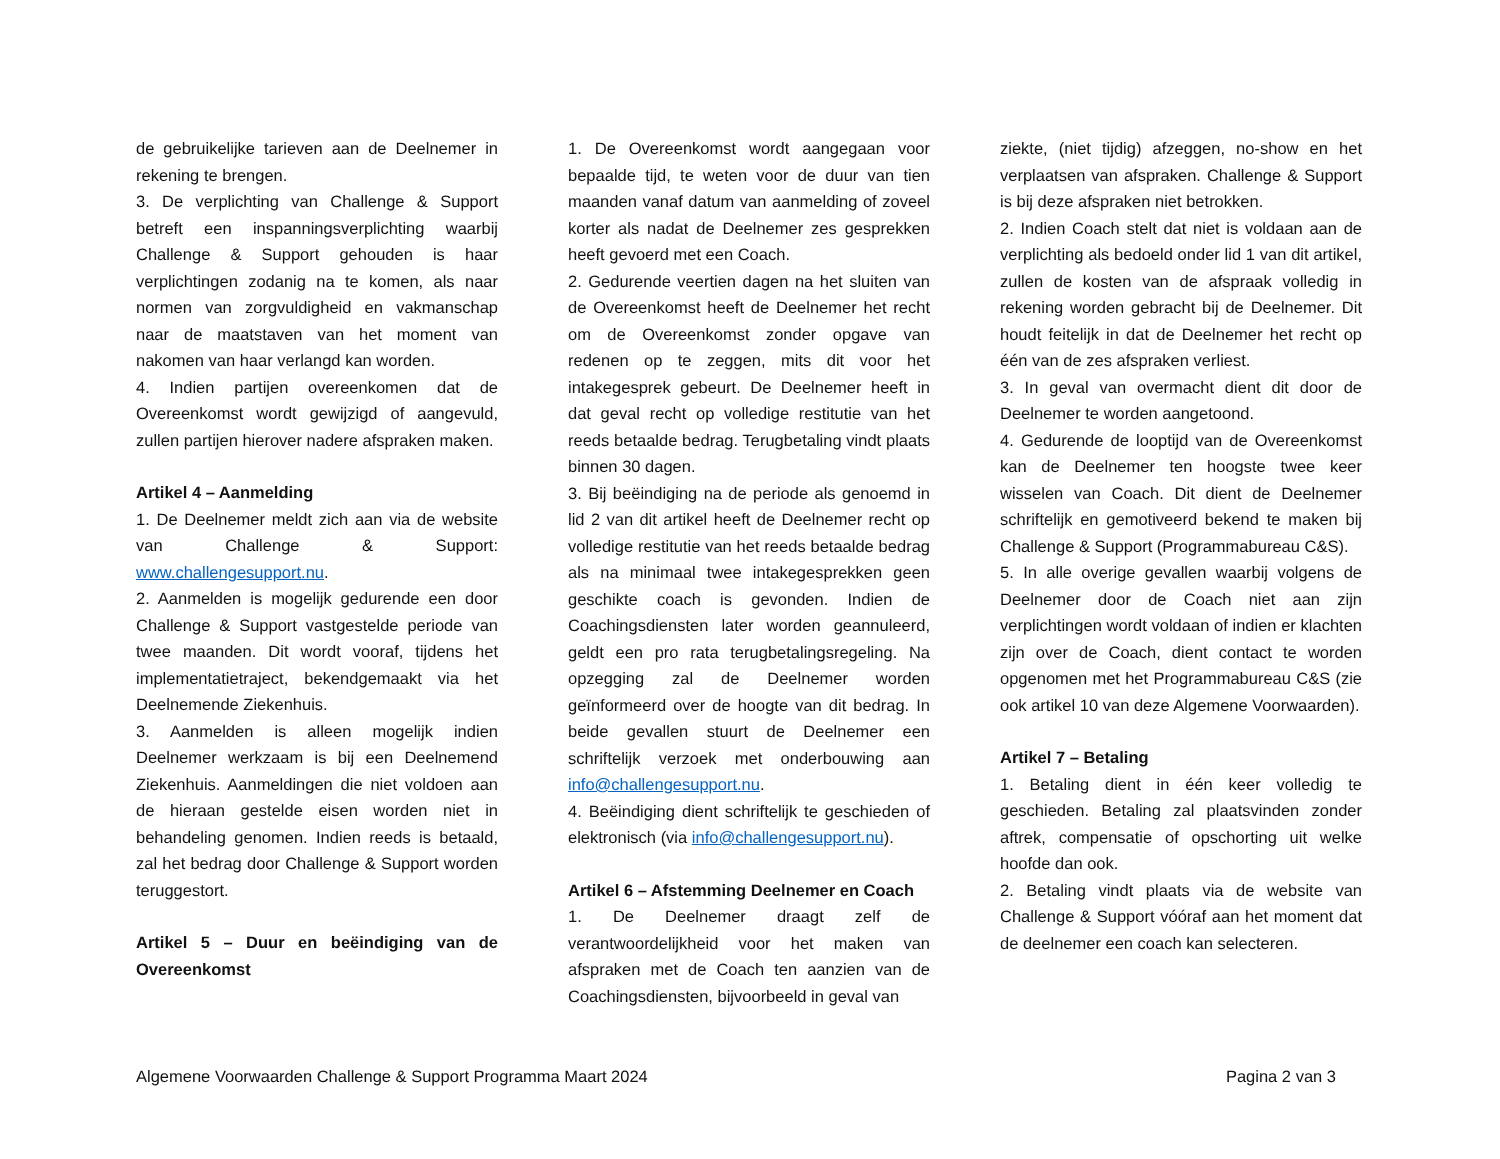de gebruikelijke tarieven aan de Deelnemer in rekening te brengen.
3. De verplichting van Challenge & Support betreft een inspanningsverplichting waarbij Challenge & Support gehouden is haar verplichtingen zodanig na te komen, als naar normen van zorgvuldigheid en vakmanschap naar de maatstaven van het moment van nakomen van haar verlangd kan worden.
4. Indien partijen overeenkomen dat de Overeenkomst wordt gewijzigd of aangevuld, zullen partijen hierover nadere afspraken maken.
Artikel 4 – Aanmelding
1. De Deelnemer meldt zich aan via de website van Challenge & Support: www.challengesupport.nu.
2. Aanmelden is mogelijk gedurende een door Challenge & Support vastgestelde periode van twee maanden. Dit wordt vooraf, tijdens het implementatietraject, bekendgemaakt via het Deelnemende Ziekenhuis.
3. Aanmelden is alleen mogelijk indien Deelnemer werkzaam is bij een Deelnemend Ziekenhuis. Aanmeldingen die niet voldoen aan de hieraan gestelde eisen worden niet in behandeling genomen. Indien reeds is betaald, zal het bedrag door Challenge & Support worden teruggestort.
Artikel 5 – Duur en beëindiging van de Overeenkomst
1. De Overeenkomst wordt aangegaan voor bepaalde tijd, te weten voor de duur van tien maanden vanaf datum van aanmelding of zoveel korter als nadat de Deelnemer zes gesprekken heeft gevoerd met een Coach.
2. Gedurende veertien dagen na het sluiten van de Overeenkomst heeft de Deelnemer het recht om de Overeenkomst zonder opgave van redenen op te zeggen, mits dit voor het intakegesprek gebeurt. De Deelnemer heeft in dat geval recht op volledige restitutie van het reeds betaalde bedrag. Terugbetaling vindt plaats binnen 30 dagen.
3. Bij beëindiging na de periode als genoemd in lid 2 van dit artikel heeft de Deelnemer recht op volledige restitutie van het reeds betaalde bedrag als na minimaal twee intakegesprekken geen geschikte coach is gevonden. Indien de Coachingsdiensten later worden geannuleerd, geldt een pro rata terugbetalingsregeling. Na opzegging zal de Deelnemer worden geïnformeerd over de hoogte van dit bedrag. In beide gevallen stuurt de Deelnemer een schriftelijk verzoek met onderbouwing aan info@challengesupport.nu.
4. Beëindiging dient schriftelijk te geschieden of elektronisch (via info@challengesupport.nu).
Artikel 6 – Afstemming Deelnemer en Coach
1. De Deelnemer draagt zelf de verantwoordelijkheid voor het maken van afspraken met de Coach ten aanzien van de Coachingsdiensten, bijvoorbeeld in geval van
ziekte, (niet tijdig) afzeggen, no-show en het verplaatsen van afspraken. Challenge & Support is bij deze afspraken niet betrokken.
2. Indien Coach stelt dat niet is voldaan aan de verplichting als bedoeld onder lid 1 van dit artikel, zullen de kosten van de afspraak volledig in rekening worden gebracht bij de Deelnemer. Dit houdt feitelijk in dat de Deelnemer het recht op één van de zes afspraken verliest.
3. In geval van overmacht dient dit door de Deelnemer te worden aangetoond.
4. Gedurende de looptijd van de Overeenkomst kan de Deelnemer ten hoogste twee keer wisselen van Coach. Dit dient de Deelnemer schriftelijk en gemotiveerd bekend te maken bij Challenge & Support (Programmabureau C&S).
5. In alle overige gevallen waarbij volgens de Deelnemer door de Coach niet aan zijn verplichtingen wordt voldaan of indien er klachten zijn over de Coach, dient contact te worden opgenomen met het Programmabureau C&S (zie ook artikel 10 van deze Algemene Voorwaarden).
Artikel 7 – Betaling
1. Betaling dient in één keer volledig te geschieden. Betaling zal plaatsvinden zonder aftrek, compensatie of opschorting uit welke hoofde dan ook.
2. Betaling vindt plaats via de website van Challenge & Support vóóraf aan het moment dat de deelnemer een coach kan selecteren.
Algemene Voorwaarden Challenge & Support Programma Maart 2024 Pagina 2 van 3